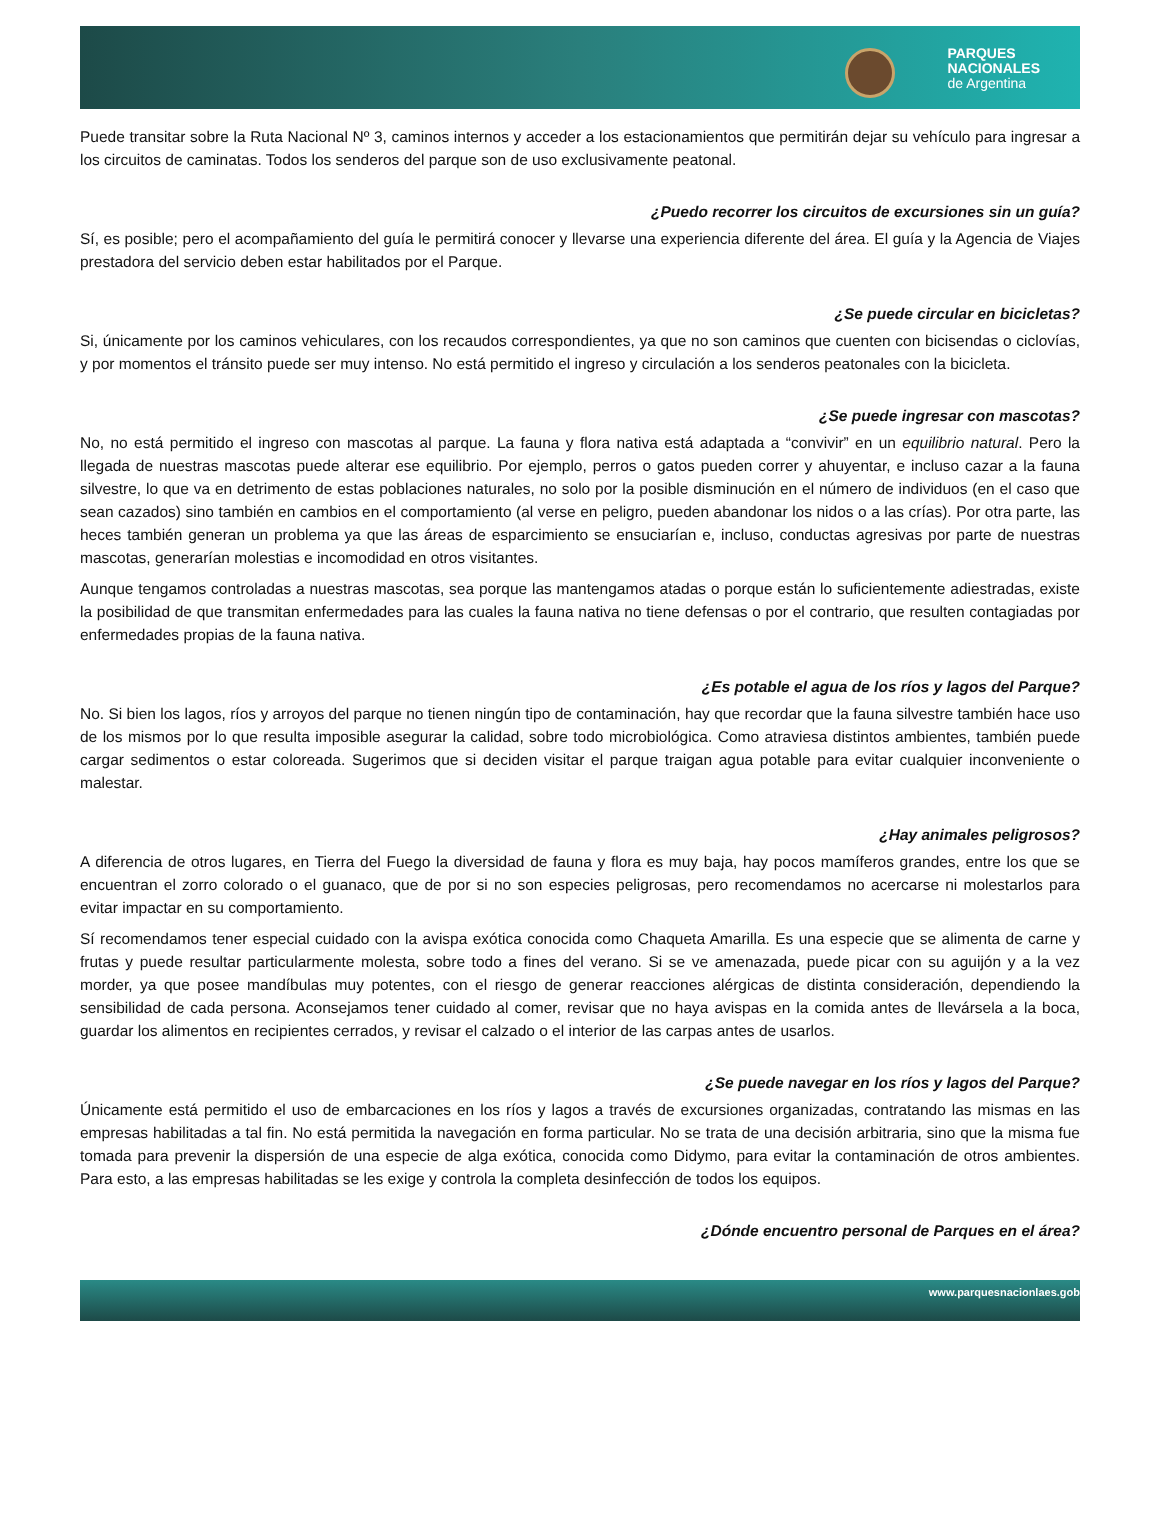PARQUES
NACIONALES
de Argentina
Puede transitar sobre la Ruta Nacional Nº 3, caminos internos y acceder a los estacionamientos que permitirán dejar su vehículo para ingresar a los circuitos de caminatas. Todos los senderos del parque son de uso exclusivamente peatonal.
¿Puedo recorrer los circuitos de excursiones sin un guía?
Sí, es posible; pero el acompañamiento del guía le permitirá conocer y llevarse una experiencia diferente del área. El guía y la Agencia de Viajes prestadora del servicio deben estar habilitados por el Parque.
¿Se puede circular en bicicletas?
Si, únicamente por los caminos vehiculares, con los recaudos correspondientes, ya que no son caminos que cuenten con bicisendas o ciclovías, y por momentos el tránsito puede ser muy intenso. No está permitido el ingreso y circulación a los senderos peatonales con la bicicleta.
¿Se puede ingresar con mascotas?
No, no está permitido el ingreso con mascotas al parque. La fauna y flora nativa está adaptada a “convivir” en un equilibrio natural. Pero la llegada de nuestras mascotas puede alterar ese equilibrio. Por ejemplo, perros o gatos pueden correr y ahuyentar, e incluso cazar a la fauna silvestre, lo que va en detrimento de estas poblaciones naturales, no solo por la posible disminución en el número de individuos (en el caso que sean cazados) sino también en cambios en el comportamiento (al verse en peligro, pueden abandonar los nidos o a las crías). Por otra parte, las heces también generan un problema ya que las áreas de esparcimiento se ensuciarían e, incluso, conductas agresivas por parte de nuestras mascotas, generarían molestias e incomodidad en otros visitantes.
Aunque tengamos controladas a nuestras mascotas, sea porque las mantengamos atadas o porque están lo suficientemente adiestradas, existe la posibilidad de que transmitan enfermedades para las cuales la fauna nativa no tiene defensas o por el contrario, que resulten contagiadas por enfermedades propias de la fauna nativa.
¿Es potable el agua de los ríos y lagos del Parque?
No. Si bien los lagos, ríos y arroyos del parque no tienen ningún tipo de contaminación, hay que recordar que la fauna silvestre también hace uso de los mismos por lo que resulta imposible asegurar la calidad, sobre todo microbiológica. Como atraviesa distintos ambientes, también puede cargar sedimentos o estar coloreada. Sugerimos que si deciden visitar el parque traigan agua potable para evitar cualquier inconveniente o malestar.
¿Hay animales peligrosos?
A diferencia de otros lugares, en Tierra del Fuego la diversidad de fauna y flora es muy baja, hay pocos mamíferos grandes, entre los que se encuentran el zorro colorado o el guanaco, que de por si no son especies peligrosas, pero recomendamos no acercarse ni molestarlos para evitar impactar en su comportamiento.
Sí recomendamos tener especial cuidado con la avispa exótica conocida como Chaqueta Amarilla. Es una especie que se alimenta de carne y frutas y puede resultar particularmente molesta, sobre todo a fines del verano. Si se ve amenazada, puede picar con su aguijón y a la vez morder, ya que posee mandíbulas muy potentes, con el riesgo de generar reacciones alérgicas de distinta consideración, dependiendo la sensibilidad de cada persona. Aconsejamos tener cuidado al comer, revisar que no haya avispas en la comida antes de llevársela a la boca, guardar los alimentos en recipientes cerrados, y revisar el calzado o el interior de las carpas antes de usarlos.
¿Se puede navegar en los ríos y lagos del Parque?
Únicamente está permitido el uso de embarcaciones en los ríos y lagos a través de excursiones organizadas, contratando las mismas en las empresas habilitadas a tal fin. No está permitida la navegación en forma particular. No se trata de una decisión arbitraria, sino que la misma fue tomada para prevenir la dispersión de una especie de alga exótica, conocida como Didymo, para evitar la contaminación de otros ambientes. Para esto, a las empresas habilitadas se les exige y controla la completa desinfección de todos los equipos.
¿Dónde encuentro personal de Parques en el área?
www.parquesnacionlaes.gob